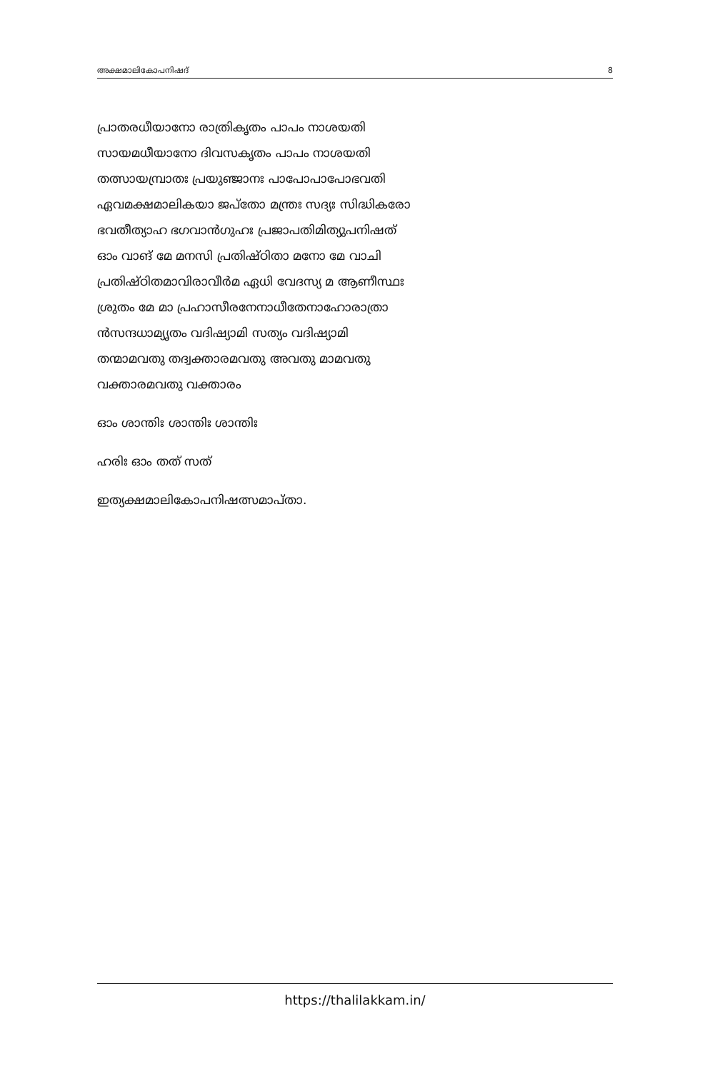അക്ഷമാലികോപനിഷദ് 8
പ്രാതരധീയാനോ രാത്രികൃതം പാപം നാശയതി
സായമധീയാനോ ദിവസകൃതം പാപം നാശയതി
തത്സായമ്പ്രാതഃ പ്രയുഞ്ജാനഃ പാപോ​പാപോഭവതി
ഏവമക്ഷമാലികയാ ജപ്തോ മന്ത്രഃ സദ്യഃ സിദ്ധികരോ
ഭവതീത്യാഹ ഭഗവാൻഗുഹഃ പ്രജാപതിമിത്യുപനിഷത്
ഓം വാങ് മേ മനസി പ്രതിഷ്ഠിതാ മനോ മേ വാചി
പ്രതിഷ്ഠിതമാവിരാവീർമ ഏധി വേദസ്യ മ ആണീസ്ഥഃ
ശ്രുതം മേ മാ പ്രഹാസീരനേനാധീതേനാഹോരാത്രാ
ൻസന്ദധാമ്യൃതം വദിഷ്യാമി സത്യം വദിഷ്യാമി
തന്മാമവതു തദ്വക്താരമവതു അവതു മാമവതു
വക്താരമവതു വക്താരം
ഓം ശാന്തിഃ ശാന്തിഃ ശാന്തിഃ
ഹരിഃ ഓം തത് സത്
ഇത്യക്ഷമാലികോപനിഷത്സമാപ്താ.
https://thalilakkam.in/